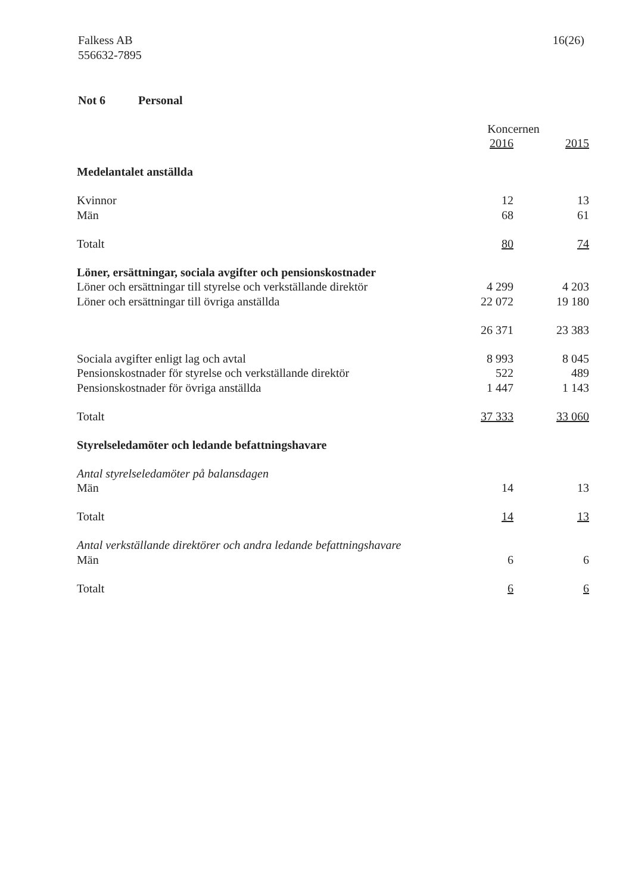Falkess AB
556632-7895
16(26)
Not 6 Personal
| | Koncernen | |
| | 2016 | 2015 |
| Medelantalet anställda | | |
| Kvinnor | 12 | 13 |
| Män | 68 | 61 |
| Totalt | 80 | 74 |
| Löner, ersättningar, sociala avgifter och pensionskostnader | | |
| Löner och ersättningar till styrelse och verkställande direktör | 4 299 | 4 203 |
| Löner och ersättningar till övriga anställda | 22 072 | 19 180 |
| | 26 371 | 23 383 |
| Sociala avgifter enligt lag och avtal | 8 993 | 8 045 |
| Pensionskostnader för styrelse och verkställande direktör | 522 | 489 |
| Pensionskostnader för övriga anställda | 1 447 | 1 143 |
| Totalt | 37 333 | 33 060 |
| Styrelseledamöter och ledande befattningshavare | | |
| Antal styrelseledamöter på balansdagen | | |
| Män | 14 | 13 |
| Totalt | 14 | 13 |
| Antal verkställande direktörer och andra ledande befattningshavare | | |
| Män | 6 | 6 |
| Totalt | 6 | 6 |